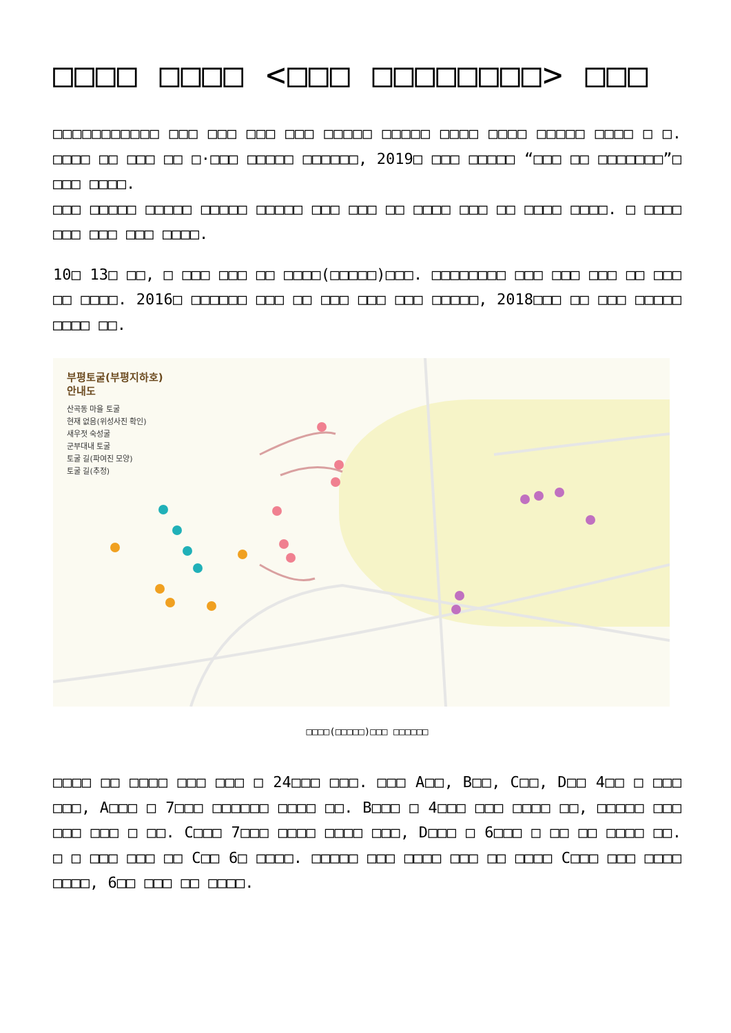□□□□ □□□□ <□□□ □□□□□□□□> □□□
□□□□□□□□□□□ □□□ □□□ □□□ □□□ □□□□□ □□□□□ □□□□ □□□□ □□□□□ □□□□ □ □. □□□□ □□ □□□ □□ □·□□□ □□□□□ □□□□□□, 2019□ □□□ □□□□□ “□□□ □□ □□□□□□□”□ □□□ □□□□.
□□□ □□□□□ □□□□□ □□□□□ □□□□□ □□□ □□□ □□ □□□□ □□□ □□ □□□□ □□□□. □ □□□□ □□□ □□□ □□□ □□□□.
10□ 13□ □□, □ □□□ □□□ □□ □□□□(□□□□□)□□□. □□□□□□□□ □□□ □□□ □□□ □□ □□□ □□ □□□□. 2016□ □□□□□□ □□□ □□ □□□ □□□ □□□ □□□□□, 2018□□□ □□ □□□ □□□□□ □□□□ □□.
부평토굴(부평지하호)
안내도
산곡동 마을 토굴
현재 없음(위성사진 확인)
새우젓 숙성굴
군부대내 토굴
토굴 길(파여진 모양)
토굴 길(추정)
□□□□(□□□□□)□□□ □□□□□□
□□□□ □□ □□□□ □□□ □□□ □ 24□□□ □□□. □□□ A□□, B□□, C□□, D□□ 4□□ □ □□□ □□□, A□□□ □ 7□□□ □□□□□□ □□□□ □□. B□□□ □ 4□□□ □□□ □□□□ □□, □□□□□ □□□ □□□ □□□ □ □□. C□□□ 7□□□ □□□□ □□□□ □□□, D□□□ □ 6□□□ □ □□ □□ □□□□ □□. □ □ □□□ □□□ □□ C□□ 6□ □□□□. □□□□□ □□□ □□□□ □□□ □□ □□□□ C□□□ □□□ □□□□ □□□□, 6□□ □□□ □□ □□□□.